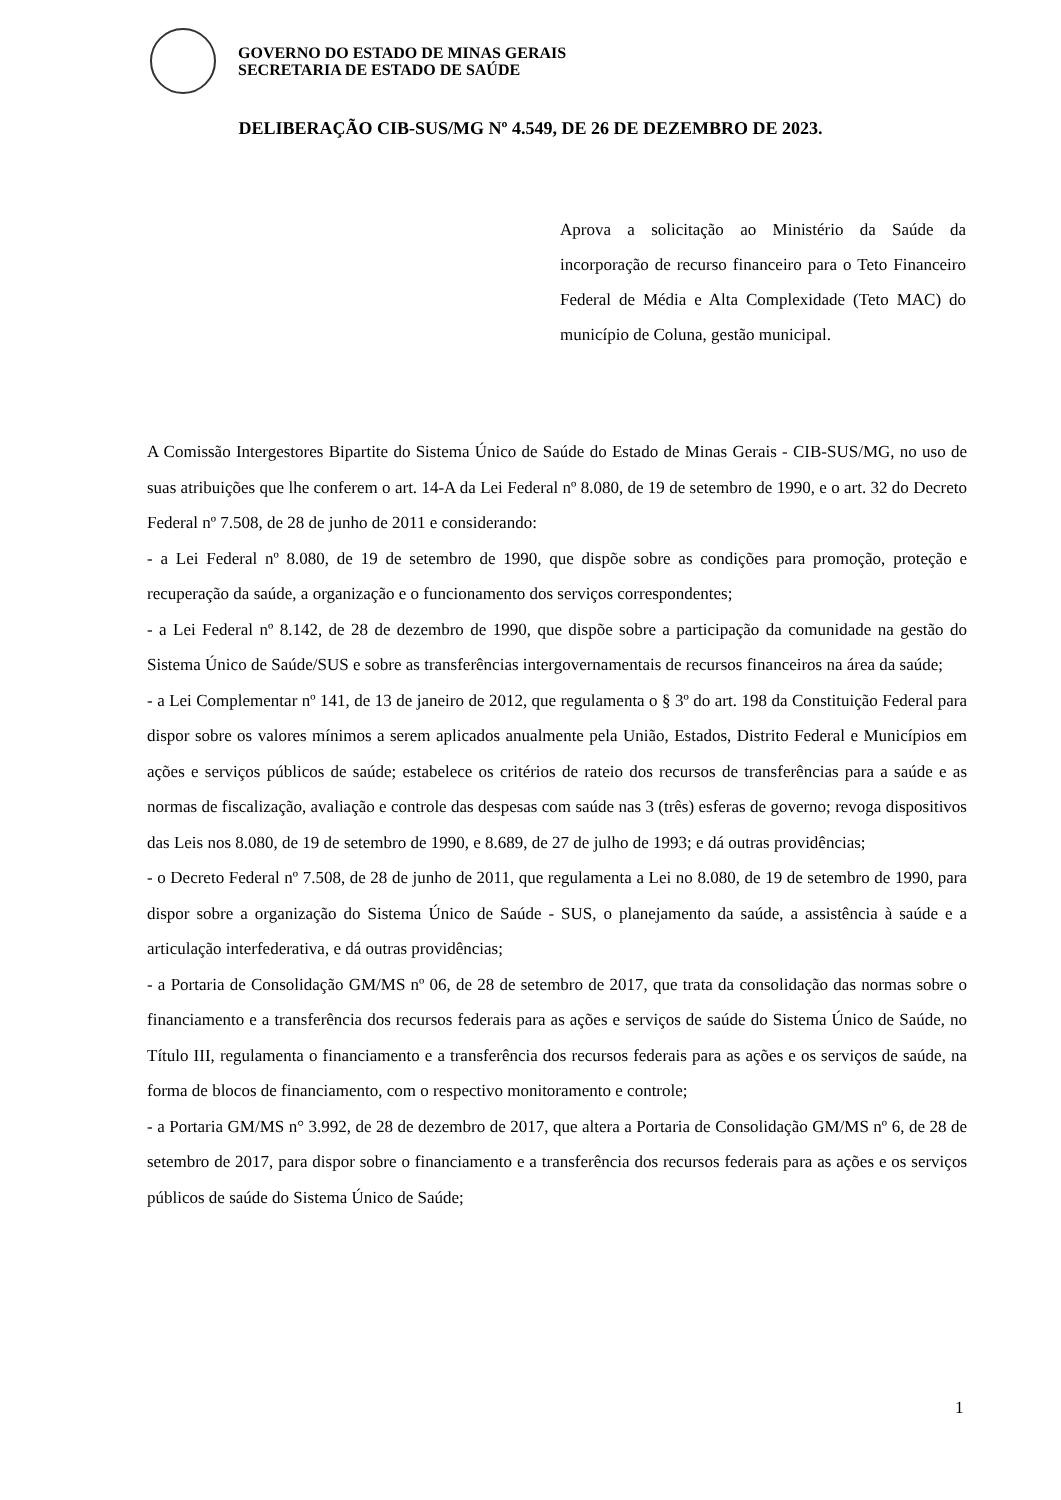GOVERNO DO ESTADO DE MINAS GERAIS
SECRETARIA DE ESTADO DE SAÚDE
DELIBERAÇÃO CIB-SUS/MG Nº 4.549, DE 26 DE DEZEMBRO DE 2023.
Aprova a solicitação ao Ministério da Saúde da incorporação de recurso financeiro para o Teto Financeiro Federal de Média e Alta Complexidade (Teto MAC) do município de Coluna, gestão municipal.
A Comissão Intergestores Bipartite do Sistema Único de Saúde do Estado de Minas Gerais - CIB-SUS/MG, no uso de suas atribuições que lhe conferem o art. 14-A da Lei Federal nº 8.080, de 19 de setembro de 1990, e o art. 32 do Decreto Federal nº 7.508, de 28 de junho de 2011 e considerando:
- a Lei Federal nº 8.080, de 19 de setembro de 1990, que dispõe sobre as condições para promoção, proteção e recuperação da saúde, a organização e o funcionamento dos serviços correspondentes;
- a Lei Federal nº 8.142, de 28 de dezembro de 1990, que dispõe sobre a participação da comunidade na gestão do Sistema Único de Saúde/SUS e sobre as transferências intergovernamentais de recursos financeiros na área da saúde;
- a Lei Complementar nº 141, de 13 de janeiro de 2012, que regulamenta o § 3º do art. 198 da Constituição Federal para dispor sobre os valores mínimos a serem aplicados anualmente pela União, Estados, Distrito Federal e Municípios em ações e serviços públicos de saúde; estabelece os critérios de rateio dos recursos de transferências para a saúde e as normas de fiscalização, avaliação e controle das despesas com saúde nas 3 (três) esferas de governo; revoga dispositivos das Leis nos 8.080, de 19 de setembro de 1990, e 8.689, de 27 de julho de 1993; e dá outras providências;
- o Decreto Federal nº 7.508, de 28 de junho de 2011, que regulamenta a Lei no 8.080, de 19 de setembro de 1990, para dispor sobre a organização do Sistema Único de Saúde - SUS, o planejamento da saúde, a assistência à saúde e a articulação interfederativa, e dá outras providências;
- a Portaria de Consolidação GM/MS nº 06, de 28 de setembro de 2017, que trata da consolidação das normas sobre o financiamento e a transferência dos recursos federais para as ações e serviços de saúde do Sistema Único de Saúde, no Título III, regulamenta o financiamento e a transferência dos recursos federais para as ações e os serviços de saúde, na forma de blocos de financiamento, com o respectivo monitoramento e controle;
- a Portaria GM/MS n° 3.992, de 28 de dezembro de 2017, que altera a Portaria de Consolidação GM/MS nº 6, de 28 de setembro de 2017, para dispor sobre o financiamento e a transferência dos recursos federais para as ações e os serviços públicos de saúde do Sistema Único de Saúde;
1